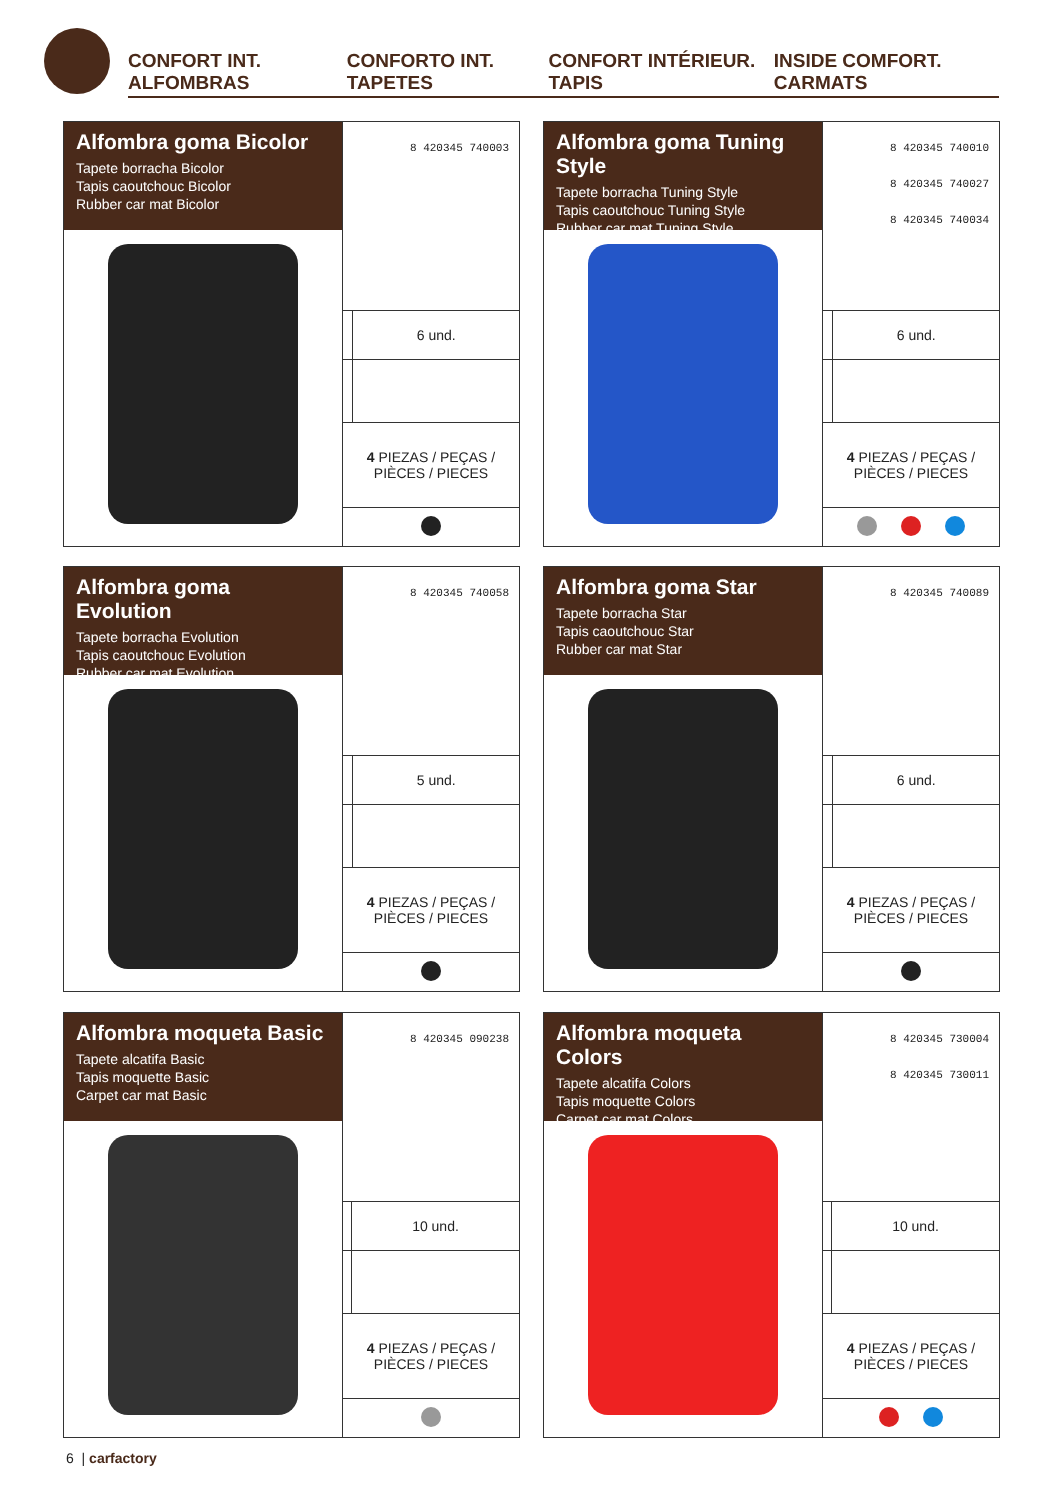CONFORT INT. ALFOMBRAS CONFORTO INT. TAPETES CONFORT INTÉRIEUR. TAPIS INSIDE COMFORT. CARMATS
Alfombra goma Bicolor
Tapete borracha Bicolor
Tapis caoutchouc Bicolor
Rubber car mat Bicolor
8 420345 740003
| | 6 und. |
| 4 PIEZAS / PEÇAS / PIÈCES / PIECES | |
Alfombra goma Tuning Style
Tapete borracha Tuning Style
Tapis caoutchouc Tuning Style
Rubber car mat Tuning Style
8 420345 740010
8 420345 740027
8 420345 740034
| | 6 und. |
| 4 PIEZAS / PEÇAS / PIÈCES / PIECES | |
Alfombra goma Evolution
Tapete borracha Evolution
Tapis caoutchouc Evolution
Rubber car mat Evolution
8 420345 740058
| | 5 und. |
| 4 PIEZAS / PEÇAS / PIÈCES / PIECES | |
Alfombra goma Star
Tapete borracha Star
Tapis caoutchouc Star
Rubber car mat Star
8 420345 740089
| | 6 und. |
| 4 PIEZAS / PEÇAS / PIÈCES / PIECES | |
Alfombra moqueta Basic
Tapete alcatifa Basic
Tapis moquette Basic
Carpet car mat Basic
8 420345 090238
| | 10 und. |
| 4 PIEZAS / PEÇAS / PIÈCES / PIECES | |
Alfombra moqueta Colors
Tapete alcatifa Colors
Tapis moquette Colors
Carpet car mat Colors
8 420345 730004
8 420345 730011
| | 10 und. |
| 4 PIEZAS / PEÇAS / PIÈCES / PIECES | |
6 | carfactory